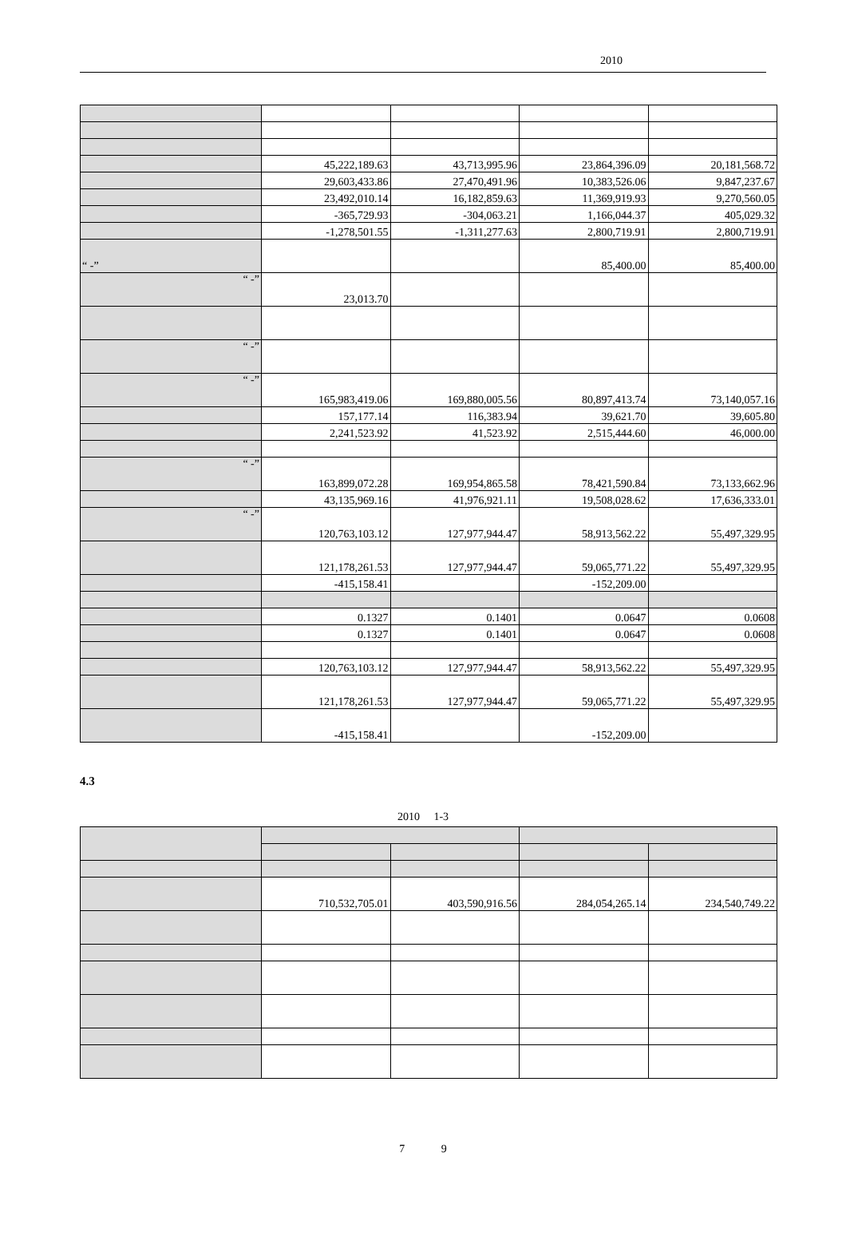2010
| | 45,222,189.63 | 43,713,995.96 | 23,864,396.09 | 20,181,568.72 |
| | 29,603,433.86 | 27,470,491.96 | 10,383,526.06 | 9,847,237.67 |
| | 23,492,010.14 | 16,182,859.63 | 11,369,919.93 | 9,270,560.05 |
| | -365,729.93 | -304,063.21 | 1,166,044.37 | 405,029.32 |
| | -1,278,501.55 | -1,311,277.63 | 2,800,719.91 | 2,800,719.91 |
| “ -” | | | 85,400.00 | 85,400.00 |
| “ -” | 23,013.70 | | | |
| “ -” | | | | |
| “ -” | 165,983,419.06 | 169,880,005.56 | 80,897,413.74 | 73,140,057.16 |
| | 157,177.14 | 116,383.94 | 39,621.70 | 39,605.80 |
| | 2,241,523.92 | 41,523.92 | 2,515,444.60 | 46,000.00 |
| “ -” | 163,899,072.28 | 169,954,865.58 | 78,421,590.84 | 73,133,662.96 |
| | 43,135,969.16 | 41,976,921.11 | 19,508,028.62 | 17,636,333.01 |
| “ -” | 120,763,103.12 | 127,977,944.47 | 58,913,562.22 | 55,497,329.95 |
| | 121,178,261.53 | 127,977,944.47 | 59,065,771.22 | 55,497,329.95 |
| | -415,158.41 | | -152,209.00 | |
| | 0.1327 | 0.1401 | 0.0647 | 0.0608 |
| | 0.1327 | 0.1401 | 0.0647 | 0.0608 |
| | 120,763,103.12 | 127,977,944.47 | 58,913,562.22 | 55,497,329.95 |
| | 121,178,261.53 | 127,977,944.47 | 59,065,771.22 | 55,497,329.95 |
| | -415,158.41 | | -152,209.00 | |
4.3
2010 1-3
| | 710,532,705.01 | 403,590,916.56 | 284,054,265.14 | 234,540,749.22 |
7 9